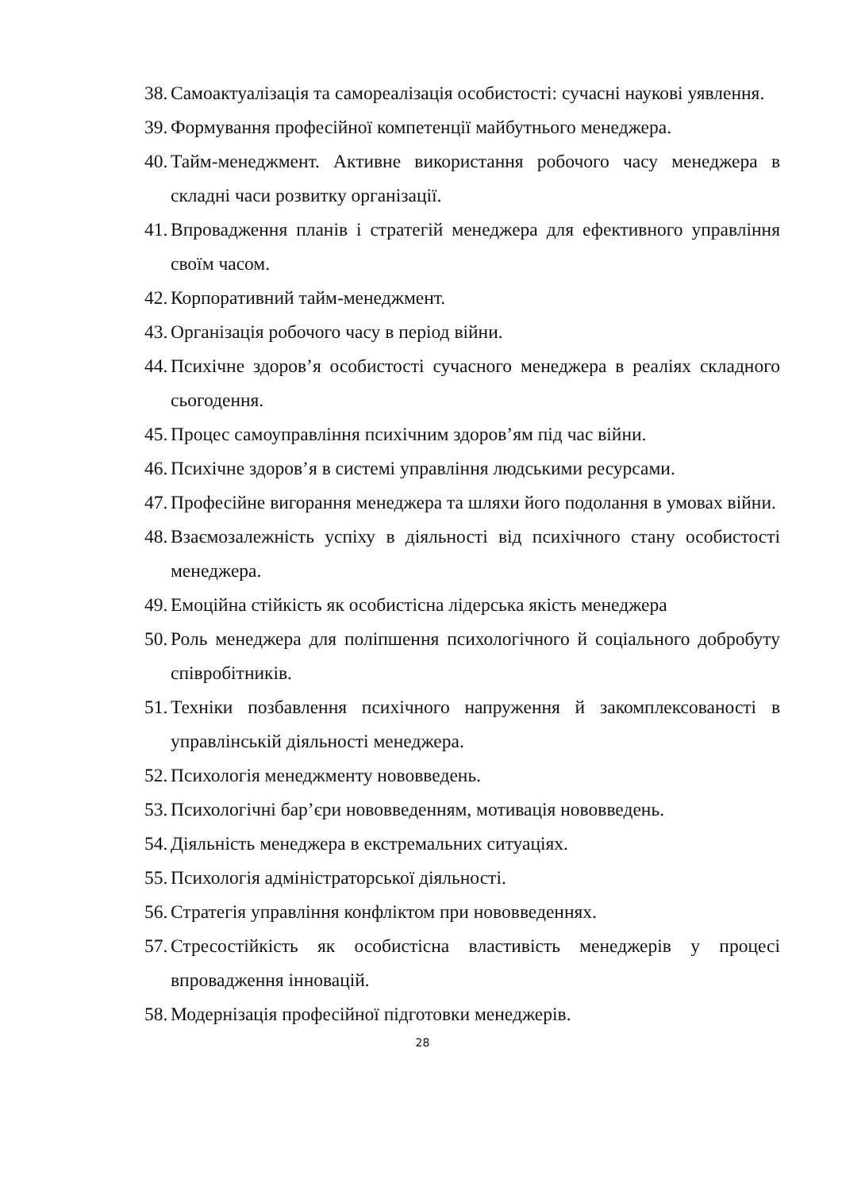38. Самоактуалізація та самореалізація особистості: сучасні наукові уявлення.
39. Формування професійної компетенції майбутнього менеджера.
40. Тайм-менеджмент. Активне використання робочого часу менеджера в складні часи розвитку організації.
41. Впровадження планів і стратегій менеджера для ефективного управління своїм часом.
42. Корпоративний тайм-менеджмент.
43. Організація робочого часу в період війни.
44. Психічне здоров’я особистості сучасного менеджера в реаліях складного сьогодення.
45. Процес самоуправління психічним здоров’ям під час війни.
46. Психічне здоров’я в системі управління людськими ресурсами.
47. Професійне вигорання менеджера та шляхи його подолання в умовах війни.
48. Взаємозалежність успіху в діяльності від психічного стану особистості менеджера.
49. Емоційна стійкість як особистісна лідерська якість менеджера
50. Роль менеджера для поліпшення психологічного й соціального добробуту співробітників.
51. Техніки позбавлення психічного напруження й закомплексованості в управлінській діяльності менеджера.
52. Психологія менеджменту нововведень.
53. Психологічні бар’єри нововведенням, мотивація нововведень.
54. Діяльність менеджера в екстремальних ситуаціях.
55. Психологія адміністраторської діяльності.
56. Стратегія управління конфліктом при нововведеннях.
57. Стресостійкість як особистісна властивість менеджерів у процесі впровадження інновацій.
58. Модернізація професійної підготовки менеджерів.
28